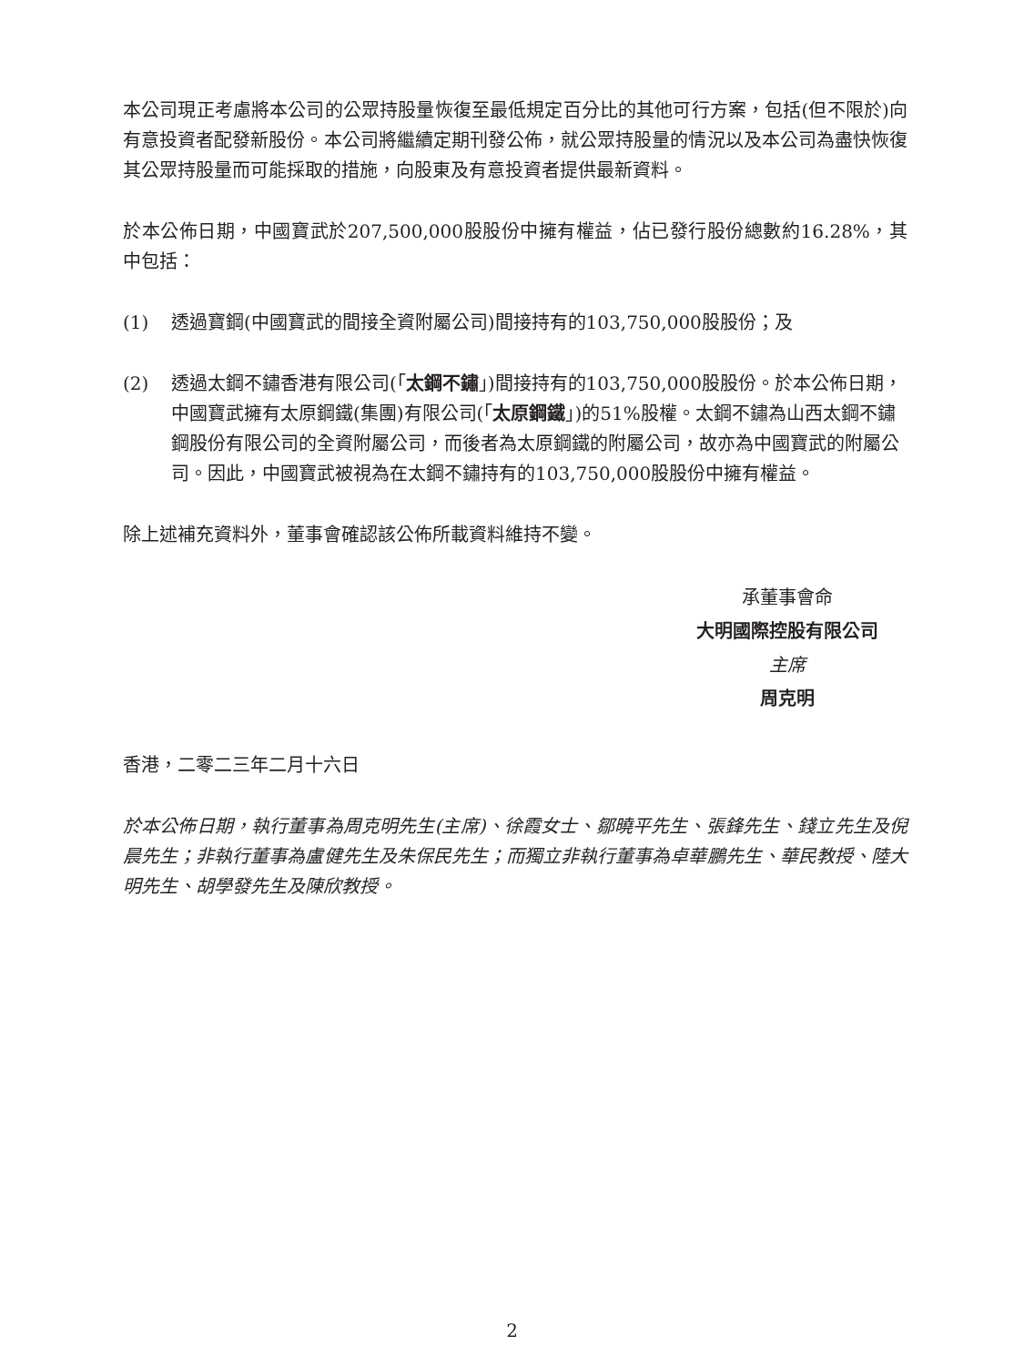本公司現正考慮將本公司的公眾持股量恢復至最低規定百分比的其他可行方案，包括(但不限於)向有意投資者配發新股份。本公司將繼續定期刊發公佈，就公眾持股量的情況以及本公司為盡快恢復其公眾持股量而可能採取的措施，向股東及有意投資者提供最新資料。
於本公佈日期，中國寶武於207,500,000股股份中擁有權益，佔已發行股份總數約16.28%，其中包括：
(1) 透過寶鋼(中國寶武的間接全資附屬公司)間接持有的103,750,000股股份；及
(2) 透過太鋼不鏽香港有限公司(「太鋼不鏽」)間接持有的103,750,000股股份。於本公佈日期，中國寶武擁有太原鋼鐵(集團)有限公司(「太原鋼鐵」)的51%股權。太鋼不鏽為山西太鋼不鏽鋼股份有限公司的全資附屬公司，而後者為太原鋼鐵的附屬公司，故亦為中國寶武的附屬公司。因此，中國寶武被視為在太鋼不鏽持有的103,750,000股股份中擁有權益。
除上述補充資料外，董事會確認該公佈所載資料維持不變。
承董事會命
大明國際控股有限公司
主席
周克明
香港，二零二三年二月十六日
於本公佈日期，執行董事為周克明先生(主席)、徐霞女士、鄒曉平先生、張鋒先生、錢立先生及倪晨先生；非執行董事為盧健先生及朱保民先生；而獨立非執行董事為卓華鵬先生、華民教授、陸大明先生、胡學發先生及陳欣教授。
2